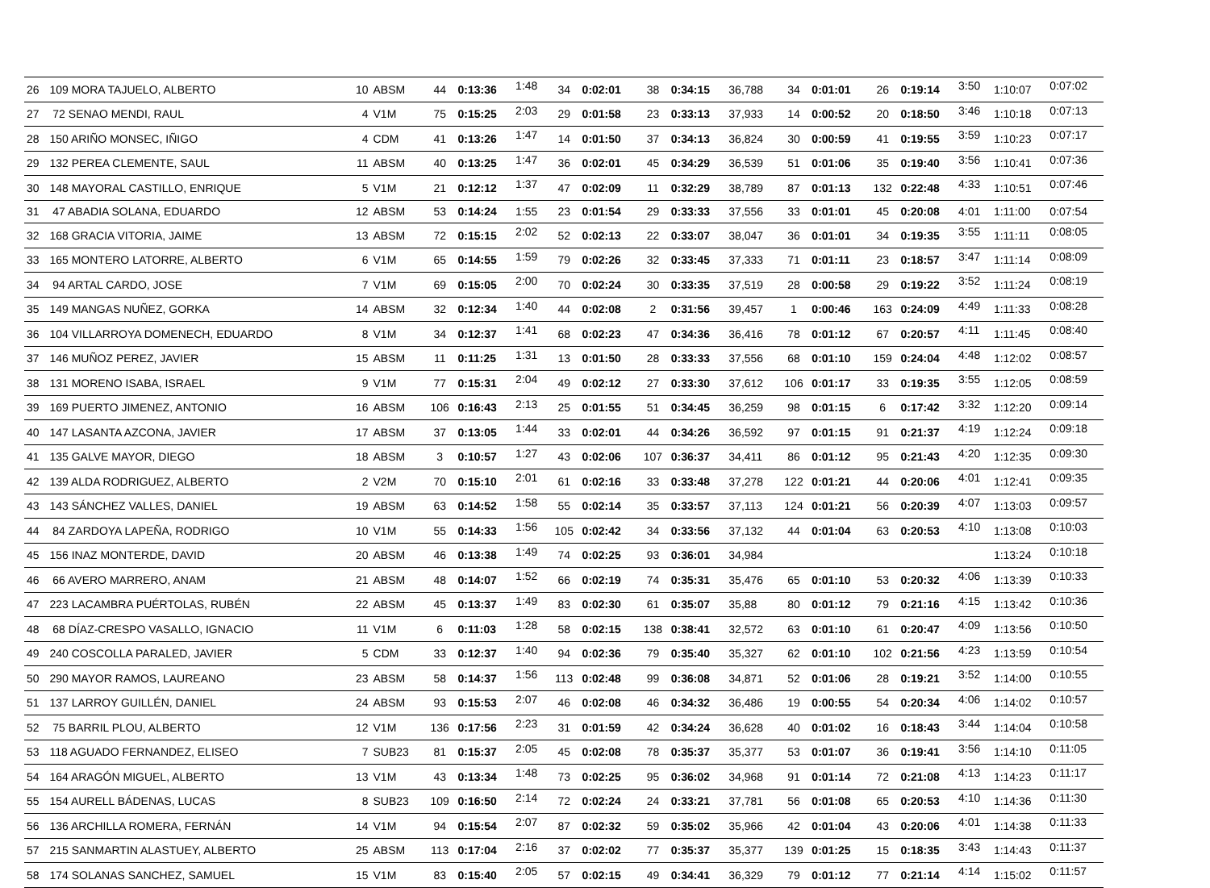| 26 | 109 MORA TAJUELO, ALBERTO | 10 | ABSM | 44 | 0:13:36 | 1:48 | 34 | 0:02:01 | 38 | 0:34:15 | 36,788 | 34 | 0:01:01 | 26 | 0:19:14 | 3:50 | 1:10:07 | 0:07:02 |
| 27 | 72 SENAO MENDI, RAUL | 4 | V1M | 75 | 0:15:25 | 2:03 | 29 | 0:01:58 | 23 | 0:33:13 | 37,933 | 14 | 0:00:52 | 20 | 0:18:50 | 3:46 | 1:10:18 | 0:07:13 |
| 28 | 150 ARIÑO MONSEC, IÑIGO | 4 | CDM | 41 | 0:13:26 | 1:47 | 14 | 0:01:50 | 37 | 0:34:13 | 36,824 | 30 | 0:00:59 | 41 | 0:19:55 | 3:59 | 1:10:23 | 0:07:17 |
| 29 | 132 PEREA CLEMENTE, SAUL | 11 | ABSM | 40 | 0:13:25 | 1:47 | 36 | 0:02:01 | 45 | 0:34:29 | 36,539 | 51 | 0:01:06 | 35 | 0:19:40 | 3:56 | 1:10:41 | 0:07:36 |
| 30 | 148 MAYORAL CASTILLO, ENRIQUE | 5 | V1M | 21 | 0:12:12 | 1:37 | 47 | 0:02:09 | 11 | 0:32:29 | 38,789 | 87 | 0:01:13 | 132 | 0:22:48 | 4:33 | 1:10:51 | 0:07:46 |
| 31 | 47 ABADIA SOLANA, EDUARDO | 12 | ABSM | 53 | 0:14:24 | 1:55 | 23 | 0:01:54 | 29 | 0:33:33 | 37,556 | 33 | 0:01:01 | 45 | 0:20:08 | 4:01 | 1:11:00 | 0:07:54 |
| 32 | 168 GRACIA VITORIA, JAIME | 13 | ABSM | 72 | 0:15:15 | 2:02 | 52 | 0:02:13 | 22 | 0:33:07 | 38,047 | 36 | 0:01:01 | 34 | 0:19:35 | 3:55 | 1:11:11 | 0:08:05 |
| 33 | 165 MONTERO LATORRE, ALBERTO | 6 | V1M | 65 | 0:14:55 | 1:59 | 79 | 0:02:26 | 32 | 0:33:45 | 37,333 | 71 | 0:01:11 | 23 | 0:18:57 | 3:47 | 1:11:14 | 0:08:09 |
| 34 | 94 ARTAL CARDO, JOSE | 7 | V1M | 69 | 0:15:05 | 2:00 | 70 | 0:02:24 | 30 | 0:33:35 | 37,519 | 28 | 0:00:58 | 29 | 0:19:22 | 3:52 | 1:11:24 | 0:08:19 |
| 35 | 149 MANGAS NUÑEZ, GORKA | 14 | ABSM | 32 | 0:12:34 | 1:40 | 44 | 0:02:08 | 2 | 0:31:56 | 39,457 | 1 | 0:00:46 | 163 | 0:24:09 | 4:49 | 1:11:33 | 0:08:28 |
| 36 | 104 VILLARROYA DOMENECH, EDUARDO | 8 | V1M | 34 | 0:12:37 | 1:41 | 68 | 0:02:23 | 47 | 0:34:36 | 36,416 | 78 | 0:01:12 | 67 | 0:20:57 | 4:11 | 1:11:45 | 0:08:40 |
| 37 | 146 MUÑOZ PEREZ, JAVIER | 15 | ABSM | 11 | 0:11:25 | 1:31 | 13 | 0:01:50 | 28 | 0:33:33 | 37,556 | 68 | 0:01:10 | 159 | 0:24:04 | 4:48 | 1:12:02 | 0:08:57 |
| 38 | 131 MORENO ISABA, ISRAEL | 9 | V1M | 77 | 0:15:31 | 2:04 | 49 | 0:02:12 | 27 | 0:33:30 | 37,612 | 106 | 0:01:17 | 33 | 0:19:35 | 3:55 | 1:12:05 | 0:08:59 |
| 39 | 169 PUERTO JIMENEZ, ANTONIO | 16 | ABSM | 106 | 0:16:43 | 2:13 | 25 | 0:01:55 | 51 | 0:34:45 | 36,259 | 98 | 0:01:15 | 6 | 0:17:42 | 3:32 | 1:12:20 | 0:09:14 |
| 40 | 147 LASANTA AZCONA, JAVIER | 17 | ABSM | 37 | 0:13:05 | 1:44 | 33 | 0:02:01 | 44 | 0:34:26 | 36,592 | 97 | 0:01:15 | 91 | 0:21:37 | 4:19 | 1:12:24 | 0:09:18 |
| 41 | 135 GALVE MAYOR, DIEGO | 18 | ABSM | 3 | 0:10:57 | 1:27 | 43 | 0:02:06 | 107 | 0:36:37 | 34,411 | 86 | 0:01:12 | 95 | 0:21:43 | 4:20 | 1:12:35 | 0:09:30 |
| 42 | 139 ALDA RODRIGUEZ, ALBERTO | 2 | V2M | 70 | 0:15:10 | 2:01 | 61 | 0:02:16 | 33 | 0:33:48 | 37,278 | 122 | 0:01:21 | 44 | 0:20:06 | 4:01 | 1:12:41 | 0:09:35 |
| 43 | 143 SÁNCHEZ VALLES, DANIEL | 19 | ABSM | 63 | 0:14:52 | 1:58 | 55 | 0:02:14 | 35 | 0:33:57 | 37,113 | 124 | 0:01:21 | 56 | 0:20:39 | 4:07 | 1:13:03 | 0:09:57 |
| 44 | 84 ZARDOYA LAPEÑA, RODRIGO | 10 | V1M | 55 | 0:14:33 | 1:56 | 105 | 0:02:42 | 34 | 0:33:56 | 37,132 | 44 | 0:01:04 | 63 | 0:20:53 | 4:10 | 1:13:08 | 0:10:03 |
| 45 | 156 INAZ MONTERDE, DAVID | 20 | ABSM | 46 | 0:13:38 | 1:49 | 74 | 0:02:25 | 93 | 0:36:01 | 34,984 | | | | | | 1:13:24 | 0:10:18 |
| 46 | 66 AVERO MARRERO, ANAM | 21 | ABSM | 48 | 0:14:07 | 1:52 | 66 | 0:02:19 | 74 | 0:35:31 | 35,476 | 65 | 0:01:10 | 53 | 0:20:32 | 4:06 | 1:13:39 | 0:10:33 |
| 47 | 223 LACAMBRA PUÉRTOLAS, RUBÉN | 22 | ABSM | 45 | 0:13:37 | 1:49 | 83 | 0:02:30 | 61 | 0:35:07 | 35,88 | 80 | 0:01:12 | 79 | 0:21:16 | 4:15 | 1:13:42 | 0:10:36 |
| 48 | 68 DÍAZ-CRESPO VASALLO, IGNACIO | 11 | V1M | 6 | 0:11:03 | 1:28 | 58 | 0:02:15 | 138 | 0:38:41 | 32,572 | 63 | 0:01:10 | 61 | 0:20:47 | 4:09 | 1:13:56 | 0:10:50 |
| 49 | 240 COSCOLLA PARALED, JAVIER | 5 | CDM | 33 | 0:12:37 | 1:40 | 94 | 0:02:36 | 79 | 0:35:40 | 35,327 | 62 | 0:01:10 | 102 | 0:21:56 | 4:23 | 1:13:59 | 0:10:54 |
| 50 | 290 MAYOR RAMOS, LAUREANO | 23 | ABSM | 58 | 0:14:37 | 1:56 | 113 | 0:02:48 | 99 | 0:36:08 | 34,871 | 52 | 0:01:06 | 28 | 0:19:21 | 3:52 | 1:14:00 | 0:10:55 |
| 51 | 137 LARROY GUILLÉN, DANIEL | 24 | ABSM | 93 | 0:15:53 | 2:07 | 46 | 0:02:08 | 46 | 0:34:32 | 36,486 | 19 | 0:00:55 | 54 | 0:20:34 | 4:06 | 1:14:02 | 0:10:57 |
| 52 | 75 BARRIL PLOU, ALBERTO | 12 | V1M | 136 | 0:17:56 | 2:23 | 31 | 0:01:59 | 42 | 0:34:24 | 36,628 | 40 | 0:01:02 | 16 | 0:18:43 | 3:44 | 1:14:04 | 0:10:58 |
| 53 | 118 AGUADO FERNANDEZ, ELISEO | 7 | SUB23 | 81 | 0:15:37 | 2:05 | 45 | 0:02:08 | 78 | 0:35:37 | 35,377 | 53 | 0:01:07 | 36 | 0:19:41 | 3:56 | 1:14:10 | 0:11:05 |
| 54 | 164 ARAGÓN MIGUEL, ALBERTO | 13 | V1M | 43 | 0:13:34 | 1:48 | 73 | 0:02:25 | 95 | 0:36:02 | 34,968 | 91 | 0:01:14 | 72 | 0:21:08 | 4:13 | 1:14:23 | 0:11:17 |
| 55 | 154 AURELL BÁDENAS, LUCAS | 8 | SUB23 | 109 | 0:16:50 | 2:14 | 72 | 0:02:24 | 24 | 0:33:21 | 37,781 | 56 | 0:01:08 | 65 | 0:20:53 | 4:10 | 1:14:36 | 0:11:30 |
| 56 | 136 ARCHILLA ROMERA, FERNÁN | 14 | V1M | 94 | 0:15:54 | 2:07 | 87 | 0:02:32 | 59 | 0:35:02 | 35,966 | 42 | 0:01:04 | 43 | 0:20:06 | 4:01 | 1:14:38 | 0:11:33 |
| 57 | 215 SANMARTIN ALASTUEY, ALBERTO | 25 | ABSM | 113 | 0:17:04 | 2:16 | 37 | 0:02:02 | 77 | 0:35:37 | 35,377 | 139 | 0:01:25 | 15 | 0:18:35 | 3:43 | 1:14:43 | 0:11:37 |
| 58 | 174 SOLANAS SANCHEZ, SAMUEL | 15 | V1M | 83 | 0:15:40 | 2:05 | 57 | 0:02:15 | 49 | 0:34:41 | 36,329 | 79 | 0:01:12 | 77 | 0:21:14 | 4:14 | 1:15:02 | 0:11:57 |